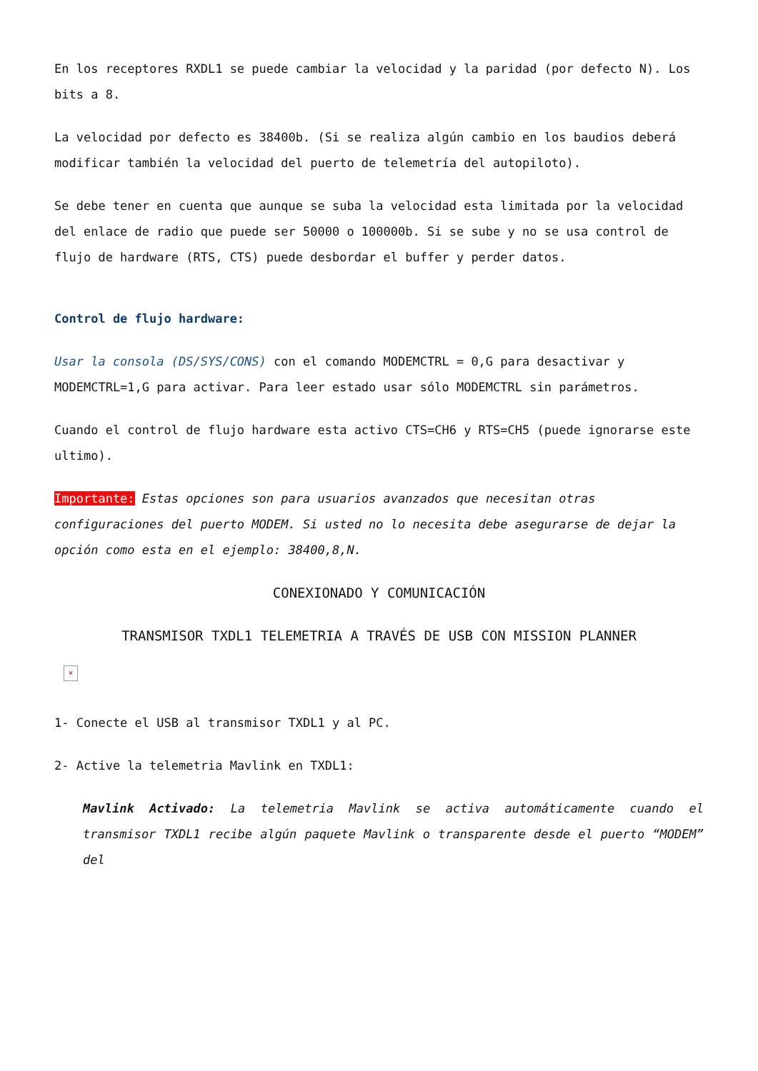En los receptores RXDL1 se puede cambiar la velocidad y la paridad (por defecto N). Los bits a 8.
La velocidad por defecto es 38400b. (Si se realiza algún cambio en los baudios deberá modificar también la velocidad del puerto de telemetría del autopiloto).
Se debe tener en cuenta que aunque se suba la velocidad esta limitada por la velocidad del enlace de radio que puede ser 50000 o 100000b. Si se sube y no se usa control de flujo de hardware (RTS, CTS) puede desbordar el buffer y perder datos.
Control de flujo hardware:
Usar la consola (DS/SYS/CONS) con el comando MODEMCTRL = 0,G para desactivar y MODEMCTRL=1,G para activar. Para leer estado usar sólo MODEMCTRL sin parámetros.
Cuando el control de flujo hardware esta activo CTS=CH6 y RTS=CH5 (puede ignorarse este ultimo).
Importante: Estas opciones son para usuarios avanzados que necesitan otras configuraciones del puerto MODEM. Si usted no lo necesita debe asegurarse de dejar la opción como esta en el ejemplo: 38400,8,N.
CONEXIONADO Y COMUNICACIÓN
TRANSMISOR TXDL1 TELEMETRIA A TRAVÉS DE USB CON MISSION PLANNER
×
1- Conecte el USB al transmisor TXDL1 y al PC.
2- Active la telemetria Mavlink en TXDL1:
Mavlink Activado: La telemetria Mavlink se activa automáticamente cuando el transmisor TXDL1 recibe algún paquete Mavlink o transparente desde el puerto “MODEM” del